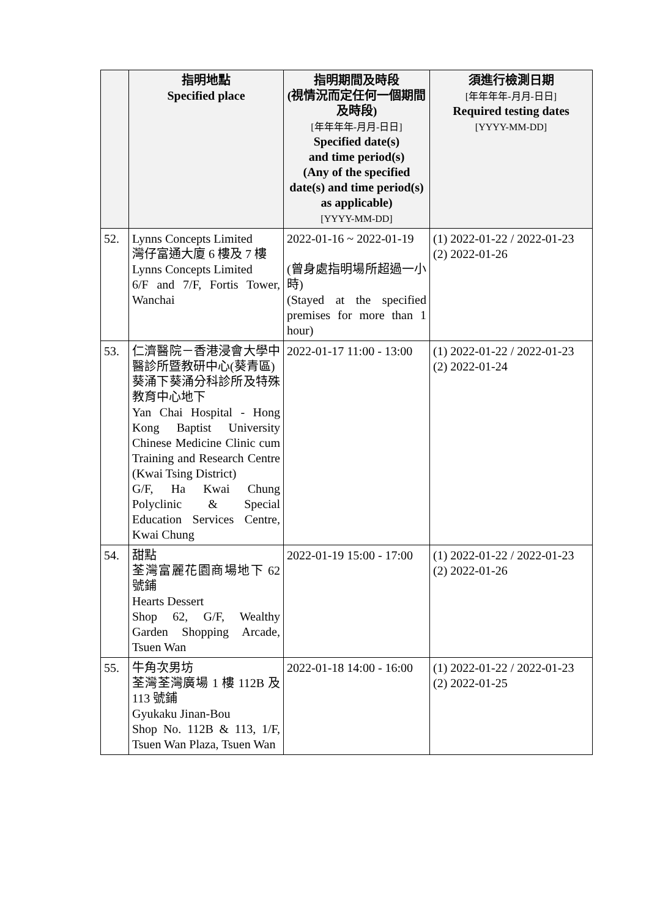| | 指明地點 Specified place | 指明期間及時段 (視情況而定任何一個期間及時段) [年年年年-月月-日日] Specified date(s) and time period(s) (Any of the specified date(s) and time period(s) as applicable) [YYYY-MM-DD] | 須進行檢測日期 [年年年年-月月-日日] Required testing dates [YYYY-MM-DD] |
| --- | --- | --- | --- |
| 52. | Lynns Concepts Limited 灣仔富通大廈 6 樓及 7 樓 Lynns Concepts Limited 6/F and 7/F, Fortis Tower, Wanchai | 2022-01-16 ~ 2022-01-19 (曾身處指明場所超過一小時) (Stayed at the specified premises for more than 1 hour) | (1) 2022-01-22 / 2022-01-23 (2) 2022-01-26 |
| 53. | 仁濟醫院－香港浸會大學中醫診所暨教研中心(葵青區) 葵涌下葵涌分科診所及特殊教育中心地下 Yan Chai Hospital - Hong Kong Baptist University Chinese Medicine Clinic cum Training and Research Centre (Kwai Tsing District) G/F, Ha Kwai Chung Polyclinic & Special Education Services Centre, Kwai Chung | 2022-01-17 11:00 - 13:00 | (1) 2022-01-22 / 2022-01-23 (2) 2022-01-24 |
| 54. | 甜點 荃灣富麗花園商場地下 62 號鋪 Hearts Dessert Shop 62, G/F, Wealthy Garden Shopping Arcade, Tsuen Wan | 2022-01-19 15:00 - 17:00 | (1) 2022-01-22 / 2022-01-23 (2) 2022-01-26 |
| 55. | 牛角次男坊 荃灣荃灣廣場 1 樓 112B 及 113 號鋪 Gyukaku Jinan-Bou Shop No. 112B & 113, 1/F, Tsuen Wan Plaza, Tsuen Wan | 2022-01-18 14:00 - 16:00 | (1) 2022-01-22 / 2022-01-23 (2) 2022-01-25 |